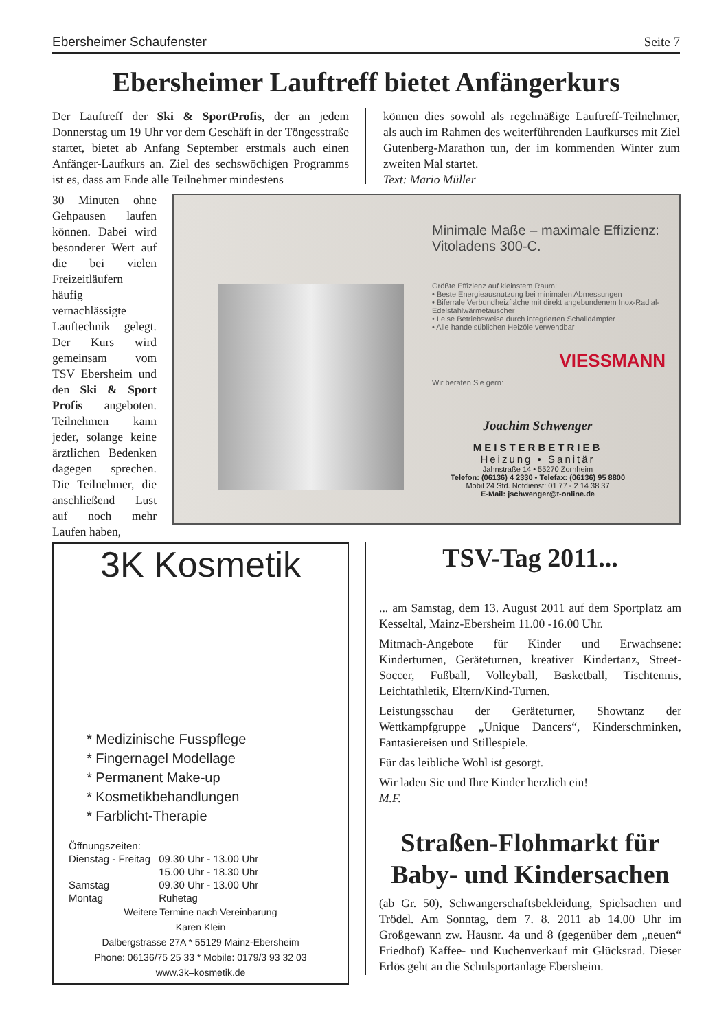Ebersheimer Schaufenster Seite 7
Ebersheimer Lauftreff bietet Anfängerkurs
Der Lauftreff der Ski & SportProfis, der an jedem Donnerstag um 19 Uhr vor dem Geschäft in der Töngesstraße startet, bietet ab Anfang September erstmals auch einen Anfänger-Laufkurs an. Ziel des sechswöchigen Programms ist es, dass am Ende alle Teilnehmer mindestens
30 Minuten ohne Gehpausen laufen können. Dabei wird besonderer Wert auf die bei vielen Freizeitläufern häufig vernachlässigte Lauftechnik gelegt. Der Kurs wird gemeinsam vom TSV Ebersheim und den Ski & Sport Profis angeboten. Teilnehmen kann jeder, solange keine ärztlichen Bedenken dagegen sprechen. Die Teilnehmer, die anschließend Lust auf noch mehr Laufen haben,
können dies sowohl als regelmäßige Lauftreff-Teilnehmer, als auch im Rahmen des weiterführenden Laufkurses mit Ziel Gutenberg-Marathon tun, der im kommenden Winter zum zweiten Mal startet.
Text: Mario Müller
Minimale Maße – maximale Effizienz: Vitoladens 300-C.
Größte Effizienz auf kleinstem Raum:
• Beste Energieausnutzung bei minimalen Abmessungen
• Biferrale Verbundheizfläche mit direkt angebundenem Inox-Radial-Edelstahlwärmetauscher
• Leise Betriebsweise durch integrierten Schalldämpfer
• Alle handelsüblichen Heizöle verwendbar
VIESSMANN
Wir beraten Sie gern:
Joachim Schwenger
MEISTERBETRIEB
Heizung • Sanitär
Jahnstraße 14 • 55270 Zornheim
Telefon: (06136) 4 2330 • Telefax: (06136) 95 8800
Mobil 24 Std. Notdienst: 01 77 - 2 14 38 37
E-Mail: jschwenger@t-online.de
3K Kosmetik
* Medizinische Fusspflege
* Fingernagel Modellage
* Permanent Make-up
* Kosmetikbehandlungen
* Farblicht-Therapie
| Öffnungszeiten: | |
| Dienstag - Freitag | 09.30 Uhr - 13.00 Uhr |
| | 15.00 Uhr - 18.30 Uhr |
| Samstag | 09.30 Uhr - 13.00 Uhr |
| Montag | Ruhetag |
Weitere Termine nach Vereinbarung
Karen Klein
Dalbergstrasse 27A * 55129 Mainz-Ebersheim
Phone: 06136/75 25 33 * Mobile: 0179/3 93 32 03
www.3k–kosmetik.de
TSV-Tag 2011...
... am Samstag, dem 13. August 2011 auf dem Sportplatz am Kesseltal, Mainz-Ebersheim 11.00 -16.00 Uhr.
Mitmach-Angebote für Kinder und Erwachsene: Kinderturnen, Geräteturnen, kreativer Kindertanz, Street-Soccer, Fußball, Volleyball, Basketball, Tischtennis, Leichtathletik, Eltern/Kind-Turnen.
Leistungsschau der Geräteturner, Showtanz der Wettkampfgruppe „Unique Dancers“, Kinderschminken, Fantasiereisen und Stillespiele.
Für das leibliche Wohl ist gesorgt.
Wir laden Sie und Ihre Kinder herzlich ein!
M.F.
Straßen-Flohmarkt für Baby- und Kindersachen
(ab Gr. 50), Schwangerschaftsbekleidung, Spielsachen und Trödel. Am Sonntag, dem 7. 8. 2011 ab 14.00 Uhr im Großgewann zw. Hausnr. 4a und 8 (gegenüber dem „neuen“ Friedhof) Kaffee- und Kuchenverkauf mit Glücksrad. Dieser Erlös geht an die Schulsportanlage Ebersheim.